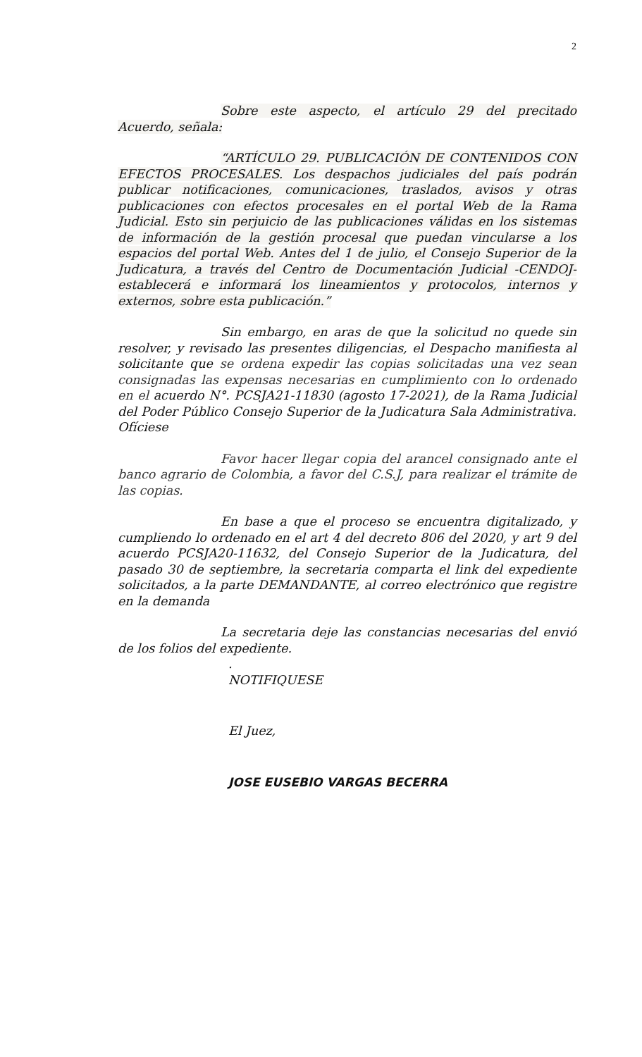2
Sobre este aspecto, el artículo 29 del precitado Acuerdo, señala:
“ARTÍCULO 29. PUBLICACIÓN DE CONTENIDOS CON EFECTOS PROCESALES. Los despachos judiciales del país podrán publicar notificaciones, comunicaciones, traslados, avisos y otras publicaciones con efectos procesales en el portal Web de la Rama Judicial. Esto sin perjuicio de las publicaciones válidas en los sistemas de información de la gestión procesal que puedan vincularse a los espacios del portal Web. Antes del 1 de julio, el Consejo Superior de la Judicatura, a través del Centro de Documentación Judicial -CENDOJ- establecerá e informará los lineamientos y protocolos, internos y externos, sobre esta publicación.”
Sin embargo, en aras de que la solicitud no quede sin resolver, y revisado las presentes diligencias, el Despacho manifiesta al solicitante que se ordena expedir las copias solicitadas una vez sean consignadas las expensas necesarias en cumplimiento con lo ordenado en el acuerdo N°. PCSJA21-11830 (agosto 17-2021), de la Rama Judicial del Poder Público Consejo Superior de la Judicatura Sala Administrativa. Ofíciese
Favor hacer llegar copia del arancel consignado ante el banco agrario de Colombia, a favor del C.S.J, para realizar el trámite de las copias.
En base a que el proceso se encuentra digitalizado, y cumpliendo lo ordenado en el art 4 del decreto 806 del 2020, y art 9 del acuerdo PCSJA20-11632, del Consejo Superior de la Judicatura, del pasado 30 de septiembre, la secretaria comparta el link del expediente solicitados, a la parte DEMANDANTE, al correo electrónico que registre en la demanda
La secretaria deje las constancias necesarias del envió de los folios del expediente.
.
NOTIFIQUESE
El Juez,
JOSE EUSEBIO VARGAS BECERRA